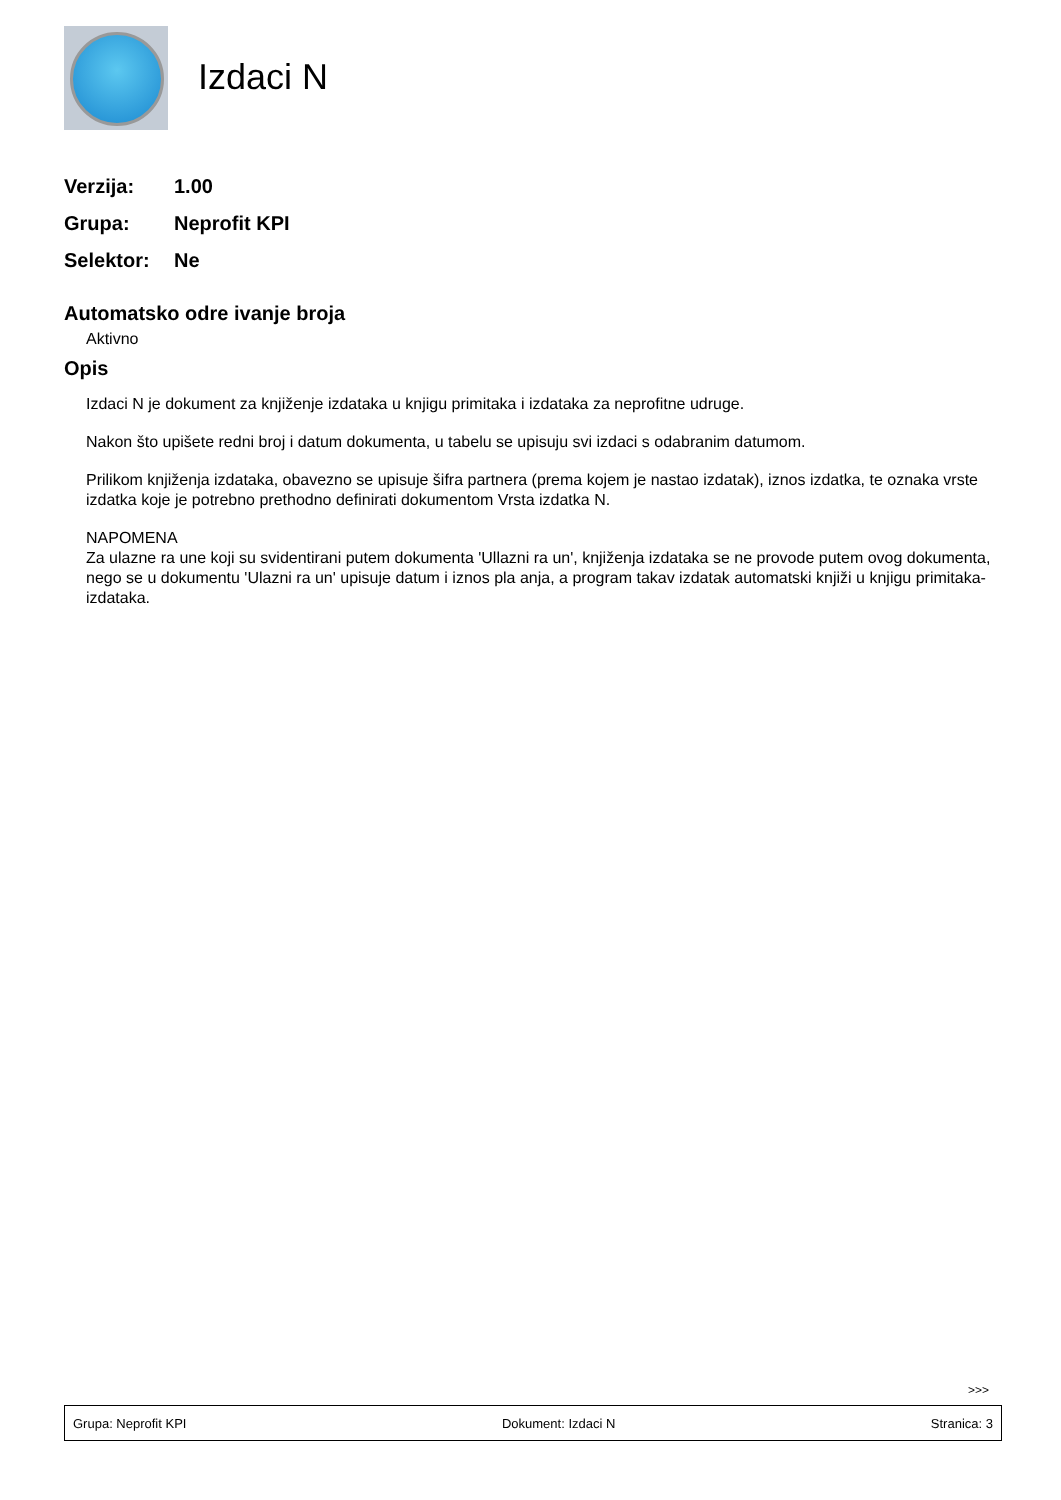Izdaci N
Verzija:
1.00
Grupa:
Neprofit KPI
Selektor:
Ne
Automatsko odre ivanje broja
Aktivno
Opis
Izdaci N je dokument za knjiženje izdataka u knjigu primitaka i izdataka za neprofitne udruge.
Nakon što upišete redni broj i datum dokumenta, u tabelu se upisuju svi izdaci s odabranim datumom.
Prilikom knjiženja izdataka, obavezno se upisuje šifra partnera (prema kojem je nastao izdatak), iznos izdatka, te oznaka vrste izdatka koje je potrebno prethodno definirati dokumentom Vrsta izdatka N.
NAPOMENA
Za ulazne ra une koji su svidentirani putem dokumenta 'Ullazni ra un', knjiženja izdataka se ne provode putem ovog dokumenta, nego se u dokumentu 'Ulazni ra un' upisuje datum i iznos pla anja, a program takav izdatak automatski knjiži u knjigu primitaka-izdataka.
>>>
Grupa: Neprofit KPI Dokument: Izdaci N Stranica: 3